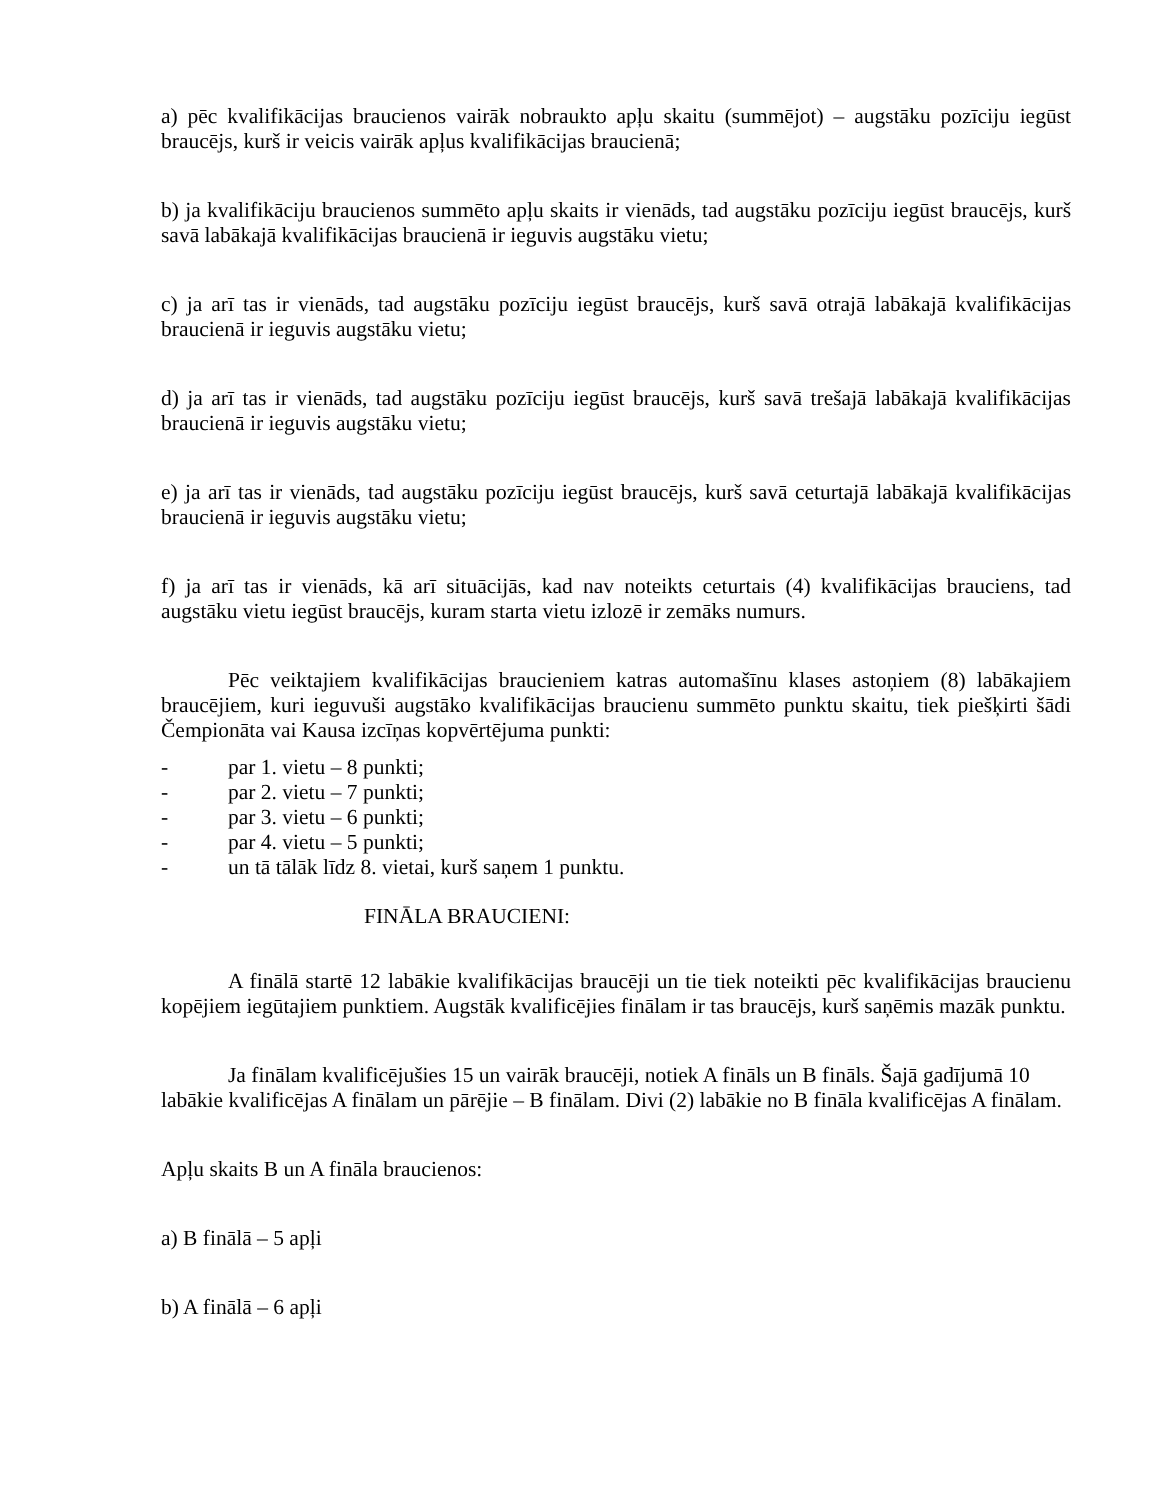a) pēc kvalifikācijas braucienos vairāk nobraukto apļu skaitu (summējot) – augstāku pozīciju iegūst braucējs, kurš ir veicis vairāk apļus kvalifikācijas braucienā;
b) ja kvalifikāciju braucienos summēto apļu skaits ir vienāds, tad augstāku pozīciju iegūst braucējs, kurš savā labākajā kvalifikācijas braucienā ir ieguvis augstāku vietu;
c) ja arī tas ir vienāds, tad augstāku pozīciju iegūst braucējs, kurš savā otrajā labākajā kvalifikācijas braucienā ir ieguvis augstāku vietu;
d) ja arī tas ir vienāds, tad augstāku pozīciju iegūst braucējs, kurš savā trešajā labākajā kvalifikācijas braucienā ir ieguvis augstāku vietu;
e) ja arī tas ir vienāds, tad augstāku pozīciju iegūst braucējs, kurš savā ceturtajā labākajā kvalifikācijas braucienā ir ieguvis augstāku vietu;
f) ja arī tas ir vienāds, kā arī situācijās, kad nav noteikts ceturtais (4) kvalifikācijas brauciens, tad augstāku vietu iegūst braucējs, kuram starta vietu izlozē ir zemāks numurs.
Pēc veiktajiem kvalifikācijas braucieniem katras automašīnu klases astoņiem (8) labākajiem braucējiem, kuri ieguvuši augstāko kvalifikācijas braucienu summēto punktu skaitu, tiek piešķirti šādi Čempionāta vai Kausa izcīņas kopvērtējuma punkti:
- par 1. vietu – 8 punkti;
- par 2. vietu – 7 punkti;
- par 3. vietu – 6 punkti;
- par 4. vietu – 5 punkti;
- un tā tālāk līdz 8. vietai, kurš saņem 1 punktu.
FINĀLA BRAUCIENI:
A finālā startē 12 labākie kvalifikācijas braucēji un tie tiek noteikti pēc kvalifikācijas braucienu kopējiem iegūtajiem punktiem. Augstāk kvalificējies finālam ir tas braucējs, kurš saņēmis mazāk punktu.
Ja finālam kvalificējušies 15 un vairāk braucēji, notiek A fināls un B fināls. Šajā gadījumā 10 labākie kvalificējas A finālam un pārējie – B finālam. Divi (2) labākie no B fināla kvalificējas A finālam.
Apļu skaits B un A fināla braucienos:
a) B finālā – 5 apļi
b) A finālā – 6 apļi